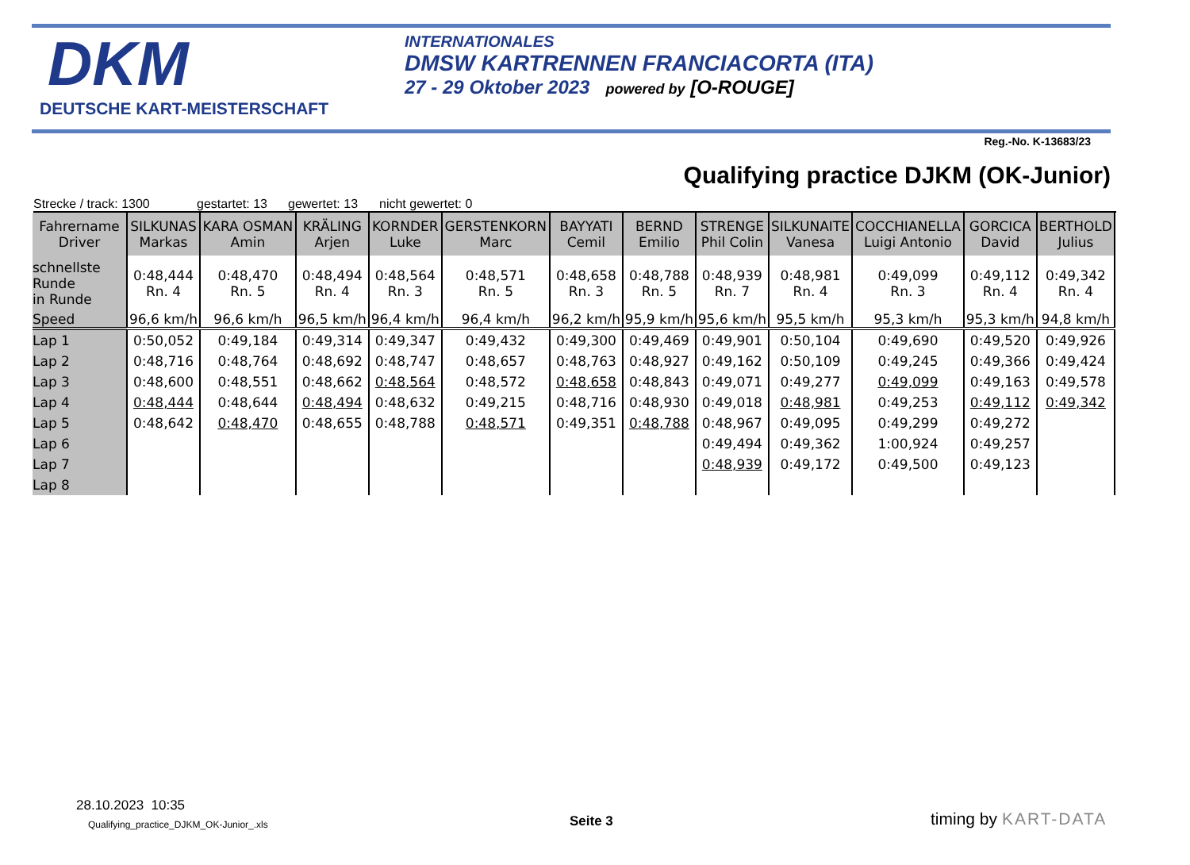DKM
DEUTSCHE KART-MEISTERSCHAFT
INTERNATIONALES
DMSW KARTRENNEN FRANCIACORTA (ITA)
27 - 29 Oktober 2023 powered by [O-ROUGE]
Reg.-No. K-13683/23
Qualifying practice DJKM (OK-Junior)
Strecke / track: 1300 gestartet: 13 gewertet: 13 nicht gewertet: 0
| Fahrername Driver | SILKUNAS Markas | KARA OSMAN Amin | KRÄLING Arjen | KORNDER Luke | GERSTENKORN Marc | BAYYATI Cemil | BERND Emilio | STRENGE Phil Colin | SILKUNAITE Vanesa | COCCHIANELLA Luigi Antonio | GORCICA David | BERTHOLD Julius |
| --- | --- | --- | --- | --- | --- | --- | --- | --- | --- | --- | --- | --- |
| schnellste Runde in Runde | 0:48,444 Rn. 4 | 0:48,470 Rn. 5 | 0:48,494 Rn. 4 | 0:48,564 Rn. 3 | 0:48,571 Rn. 5 | 0:48,658 Rn. 3 | 0:48,788 Rn. 5 | 0:48,939 Rn. 7 | 0:48,981 Rn. 4 | 0:49,099 Rn. 3 | 0:49,112 Rn. 4 | 0:49,342 Rn. 4 |
| Speed | 96,6 km/h | 96,6 km/h | 96,5 km/h | 96,4 km/h | 96,4 km/h | 96,2 km/h | 95,9 km/h | 95,6 km/h | 95,5 km/h | 95,3 km/h | 95,3 km/h | 94,8 km/h |
| Lap 1 | 0:50,052 | 0:49,184 | 0:49,314 | 0:49,347 | 0:49,432 | 0:49,300 | 0:49,469 | 0:49,901 | 0:50,104 | 0:49,690 | 0:49,520 | 0:49,926 |
| Lap 2 | 0:48,716 | 0:48,764 | 0:48,692 | 0:48,747 | 0:48,657 | 0:48,763 | 0:48,927 | 0:49,162 | 0:50,109 | 0:49,245 | 0:49,366 | 0:49,424 |
| Lap 3 | 0:48,600 | 0:48,551 | 0:48,662 | 0:48,564 | 0:48,572 | 0:48,658 | 0:48,843 | 0:49,071 | 0:49,277 | 0:49,099 | 0:49,163 | 0:49,578 |
| Lap 4 | 0:48,444 | 0:48,644 | 0:48,494 | 0:48,632 | 0:49,215 | 0:48,716 | 0:48,930 | 0:49,018 | 0:48,981 | 0:49,253 | 0:49,112 | 0:49,342 |
| Lap 5 | 0:48,642 | 0:48,470 | 0:48,655 | 0:48,788 | 0:48,571 | 0:49,351 | 0:48,788 | 0:48,967 | 0:49,095 | 0:49,299 | 0:49,272 | |
| Lap 6 | | | | | | | | 0:49,494 | 0:49,362 | 1:00,924 | 0:49,257 | |
| Lap 7 | | | | | | | | 0:48,939 | 0:49,172 | 0:49,500 | 0:49,123 | |
| Lap 8 | | | | | | | | | | | | |
28.10.2023 10:35
Qualifying_practice_DJKM_OK-Junior_.xls
Seite 3 timing by KART-DATA